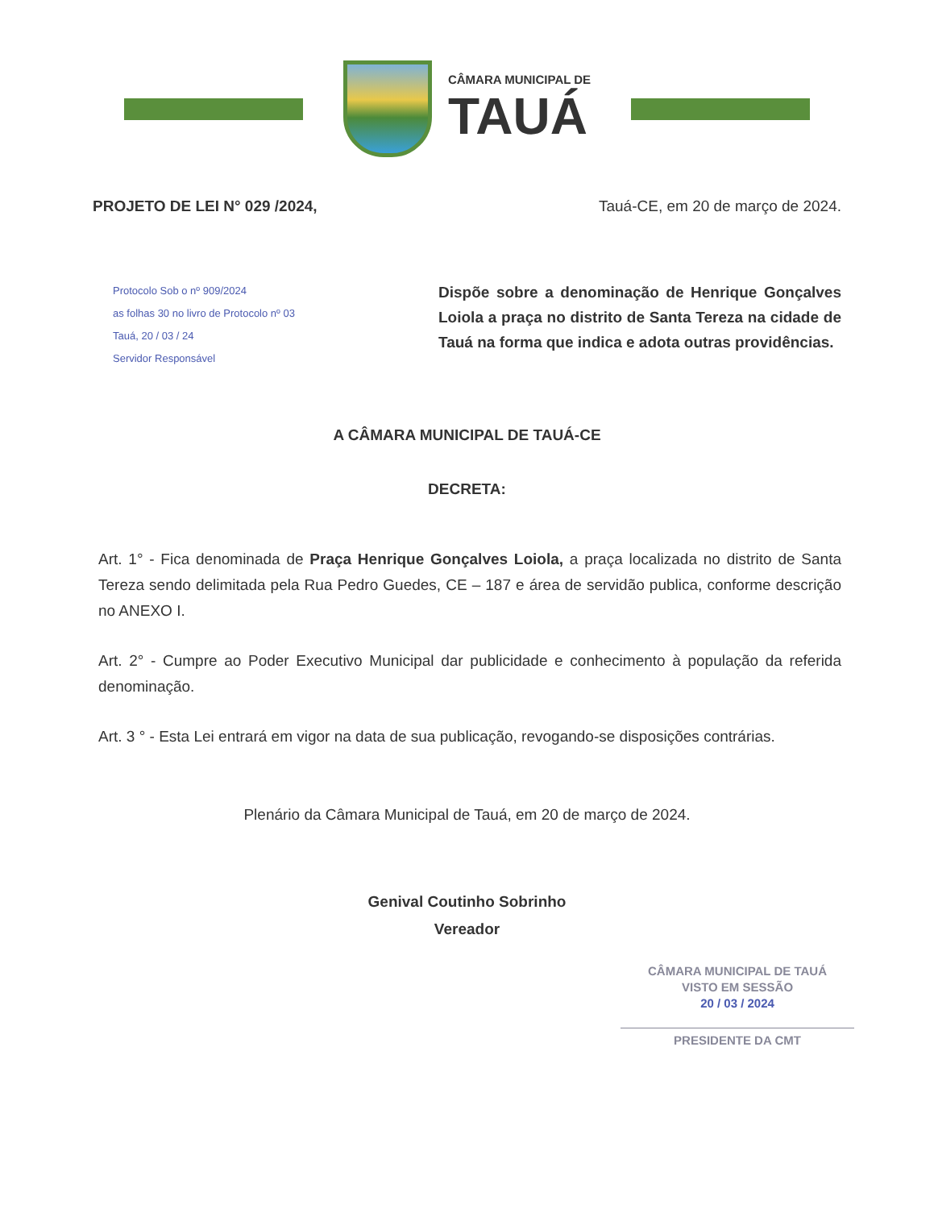CÂMARA MUNICIPAL DE
TAUÁ
PROJETO DE LEI N° 029 /2024, Tauá-CE, em 20 de março de 2024.
Protocolo Sob o nº 909/2024
as folhas 30 no livro de Protocolo nº 03
Tauá, 20 / 03 / 24
Servidor Responsável
Dispõe sobre a denominação de Henrique Gonçalves Loiola a praça no distrito de Santa Tereza na cidade de Tauá na forma que indica e adota outras providências.
A CÂMARA MUNICIPAL DE TAUÁ-CE
DECRETA:
Art. 1° - Fica denominada de Praça Henrique Gonçalves Loiola, a praça localizada no distrito de Santa Tereza sendo delimitada pela Rua Pedro Guedes, CE – 187 e área de servidão publica, conforme descrição no ANEXO I.
Art. 2° - Cumpre ao Poder Executivo Municipal dar publicidade e conhecimento à população da referida denominação.
Art. 3 ° - Esta Lei entrará em vigor na data de sua publicação, revogando-se disposições contrárias.
Plenário da Câmara Municipal de Tauá, em 20 de março de 2024.
Genival Coutinho Sobrinho
Vereador
CÂMARA MUNICIPAL DE TAUÁ
VISTO EM SESSÃO
20 / 03 / 2024
PRESIDENTE DA CMT